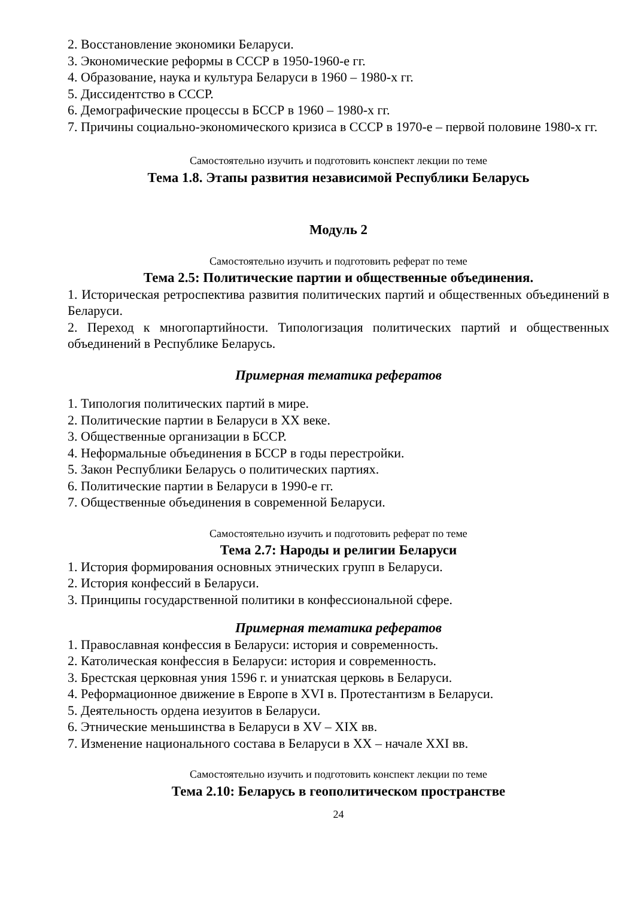2. Восстановление экономики Беларуси.
3. Экономические реформы в СССР в 1950-1960-е гг.
4. Образование, наука и культура Беларуси в 1960 – 1980-х гг.
5. Диссидентство в СССР.
6. Демографические процессы в БССР в 1960 – 1980-х гг.
7. Причины социально-экономического кризиса в СССР в 1970-е – первой половине 1980-х гг.
Самостоятельно изучить и подготовить конспект лекции по теме
Тема 1.8. Этапы развития независимой Республики Беларусь
Модуль 2
Самостоятельно изучить и подготовить реферат по теме
Тема 2.5: Политические партии и общественные объединения.
1. Историческая ретроспектива развития политических партий и общественных объединений в Беларуси.
2. Переход к многопартийности. Типологизация политических партий и общественных объединений в Республике Беларусь.
Примерная тематика рефератов
1. Типология политических партий в мире.
2. Политические партии в Беларуси в XX веке.
3. Общественные организации в БССР.
4. Неформальные объединения в БССР в годы перестройки.
5. Закон Республики Беларусь о политических партиях.
6. Политические партии в Беларуси в 1990-е гг.
7. Общественные объединения в современной Беларуси.
Самостоятельно изучить и подготовить реферат по теме
Тема 2.7: Народы и религии Беларуси
1. История формирования основных этнических групп в Беларуси.
2. История конфессий в Беларуси.
3. Принципы государственной политики в конфессиональной сфере.
Примерная тематика рефератов
1. Православная конфессия в Беларуси: история и современность.
2. Католическая конфессия в Беларуси: история и современность.
3. Брестская церковная уния 1596 г. и униатская церковь в Беларуси.
4. Реформационное движение в Европе в XVI в. Протестантизм в Беларуси.
5. Деятельность ордена иезуитов в Беларуси.
6. Этнические меньшинства в Беларуси в XV – XIX вв.
7. Изменение национального состава в Беларуси в XX – начале XXI вв.
Самостоятельно изучить и подготовить конспект лекции по теме
Тема 2.10: Беларусь в геополитическом пространстве
24